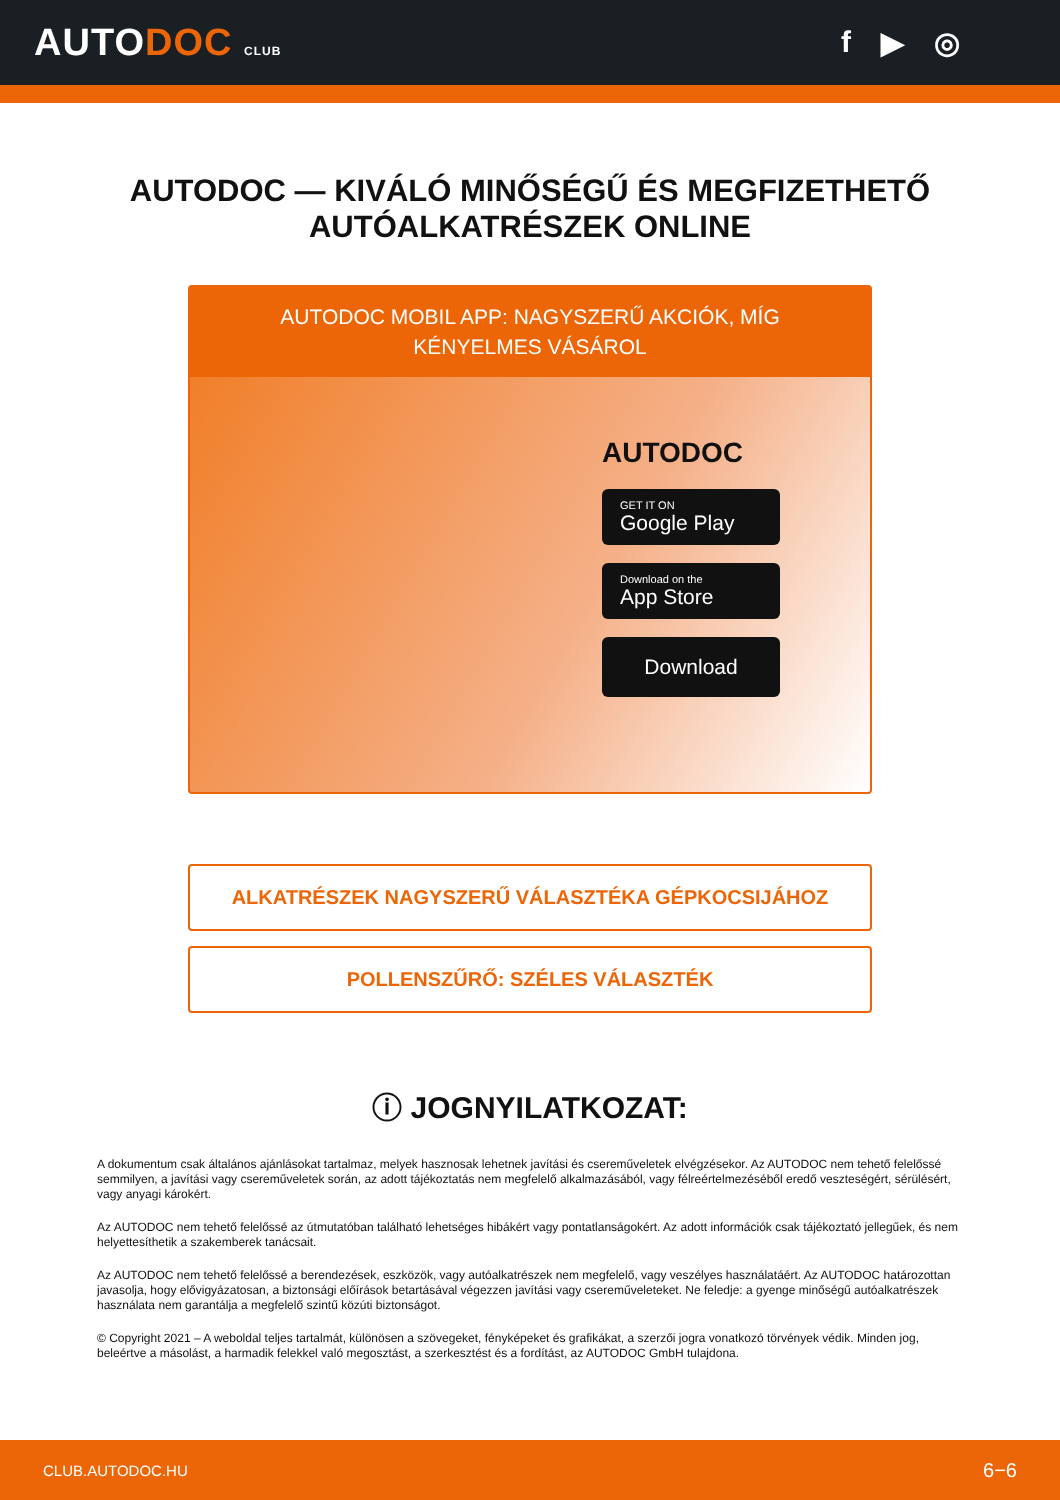AUTODOC CLUB
f ▶ ◎
AUTODOC — KIVÁLÓ MINŐSÉGŰ ÉS MEGFIZETHETŐ
AUTÓALKATRÉSZEK ONLINE
AUTODOC MOBIL APP: NAGYSZERŰ AKCIÓK, MÍG KÉNYELMES VÁSÁROL
AUTODOC
GET IT ON
Google Play
Download on the
App Store
Download
ALKATRÉSZEK NAGYSZERŰ VÁLASZTÉKA GÉPKOCSIJÁHOZ
POLLENSZŰRŐ: SZÉLES VÁLASZTÉK
ⓘ JOGNYILATKOZAT:
A dokumentum csak általános ajánlásokat tartalmaz, melyek hasznosak lehetnek javítási és csereműveletek elvégzésekor. Az AUTODOC nem tehető felelőssé semmilyen, a javítási vagy csereműveletek során, az adott tájékoztatás nem megfelelő alkalmazásából, vagy félreértelmezéséből eredő veszteségért, sérülésért, vagy anyagi károkért.
Az AUTODOC nem tehető felelőssé az útmutatóban található lehetséges hibákért vagy pontatlanságokért. Az adott információk csak tájékoztató jellegűek, és nem helyettesíthetik a szakemberek tanácsait.
Az AUTODOC nem tehető felelőssé a berendezések, eszközök, vagy autóalkatrészek nem megfelelő, vagy veszélyes használatáért. Az AUTODOC határozottan javasolja, hogy elővigyázatosan, a biztonsági előírások betartásával végezzen javítási vagy csereműveleteket. Ne feledje: a gyenge minőségű autóalkatrészek használata nem garantálja a megfelelő szintű közúti biztonságot.
© Copyright 2021 – A weboldal teljes tartalmát, különösen a szövegeket, fényképeket és grafikákat, a szerzői jogra vonatkozó törvények védik. Minden jog, beleértve a másolást, a harmadik felekkel való megosztást, a szerkesztést és a fordítást, az AUTODOC GmbH tulajdona.
CLUB.AUTODOC.HU 6−6